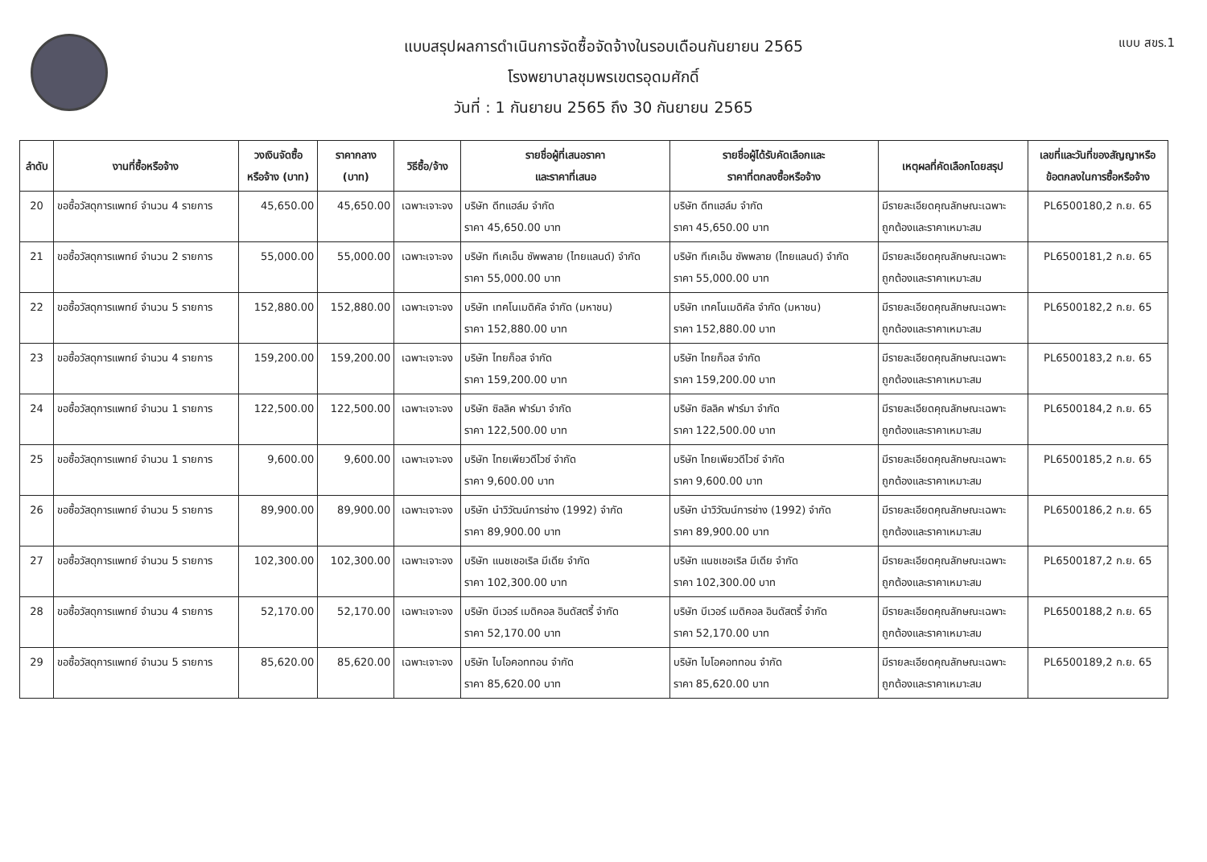แบบ สขร.1
แบบสรุปผลการดำเนินการจัดซื้อจัดจ้างในรอบเดือนกันยายน 2565
โรงพยาบาลชุมพรเขตรอุดมศักดิ์
วันที่ : 1 กันยายน 2565 ถึง 30 กันยายน 2565
| ลำดับ | งานที่ซื้อหรือจ้าง | วงเงินจัดซื้อ หรือจ้าง (บาท) | ราคากลาง (บาท) | วิธีซื้อ/จ้าง | รายชื่อผู้ที่เสนอราคา และราคาที่เสนอ | รายชื่อผู้ได้รับคัดเลือกและ ราคาที่ตกลงซื้อหรือจ้าง | เหตุผลที่คัดเลือกโดยสรุป | เลขที่และวันที่ของสัญญาหรือ ข้อตกลงในการซื้อหรือจ้าง |
| --- | --- | --- | --- | --- | --- | --- | --- | --- |
| 20 | ขอซื้อวัสดุการแพทย์ จำนวน 4 รายการ | 45,650.00 | 45,650.00 | เฉพาะเจาะจง | บริษัท ดีทแฮล์ม จำกัด ราคา 45,650.00 บาท | บริษัท ดีทแฮล์ม จำกัด ราคา 45,650.00 บาท | มีรายละเอียดคุณลักษณะเฉพาะ ถูกต้องและราคาเหมาะสม | PL6500180,2 ก.ย. 65 |
| 21 | ขอซื้อวัสดุการแพทย์ จำนวน 2 รายการ | 55,000.00 | 55,000.00 | เฉพาะเจาะจง | บริษัท ทีเคเอ็น ซัพพลาย (ไทยแลนด์) จำกัด ราคา 55,000.00 บาท | บริษัท ทีเคเอ็น ซัพพลาย (ไทยแลนด์) จำกัด ราคา 55,000.00 บาท | มีรายละเอียดคุณลักษณะเฉพาะ ถูกต้องและราคาเหมาะสม | PL6500181,2 ก.ย. 65 |
| 22 | ขอซื้อวัสดุการแพทย์ จำนวน 5 รายการ | 152,880.00 | 152,880.00 | เฉพาะเจาะจง | บริษัท เทคโนเมดิคัล จำกัด (มหาชน) ราคา 152,880.00 บาท | บริษัท เทคโนเมดิคัล จำกัด (มหาชน) ราคา 152,880.00 บาท | มีรายละเอียดคุณลักษณะเฉพาะ ถูกต้องและราคาเหมาะสม | PL6500182,2 ก.ย. 65 |
| 23 | ขอซื้อวัสดุการแพทย์ จำนวน 4 รายการ | 159,200.00 | 159,200.00 | เฉพาะเจาะจง | บริษัท ไทยก็อส จำกัด ราคา 159,200.00 บาท | บริษัท ไทยก็อส จำกัด ราคา 159,200.00 บาท | มีรายละเอียดคุณลักษณะเฉพาะ ถูกต้องและราคาเหมาะสม | PL6500183,2 ก.ย. 65 |
| 24 | ขอซื้อวัสดุการแพทย์ จำนวน 1 รายการ | 122,500.00 | 122,500.00 | เฉพาะเจาะจง | บริษัท ซิลลิค ฟาร์มา จำกัด ราคา 122,500.00 บาท | บริษัท ซิลลิค ฟาร์มา จำกัด ราคา 122,500.00 บาท | มีรายละเอียดคุณลักษณะเฉพาะ ถูกต้องและราคาเหมาะสม | PL6500184,2 ก.ย. 65 |
| 25 | ขอซื้อวัสดุการแพทย์ จำนวน 1 รายการ | 9,600.00 | 9,600.00 | เฉพาะเจาะจง | บริษัท ไทยเพียวดีไวซ์ จำกัด ราคา 9,600.00 บาท | บริษัท ไทยเพียวดีไวซ์ จำกัด ราคา 9,600.00 บาท | มีรายละเอียดคุณลักษณะเฉพาะ ถูกต้องและราคาเหมาะสม | PL6500185,2 ก.ย. 65 |
| 26 | ขอซื้อวัสดุการแพทย์ จำนวน 5 รายการ | 89,900.00 | 89,900.00 | เฉพาะเจาะจง | บริษัท นำวิวัฒน์การช่าง (1992) จำกัด ราคา 89,900.00 บาท | บริษัท นำวิวัฒน์การช่าง (1992) จำกัด ราคา 89,900.00 บาท | มีรายละเอียดคุณลักษณะเฉพาะ ถูกต้องและราคาเหมาะสม | PL6500186,2 ก.ย. 65 |
| 27 | ขอซื้อวัสดุการแพทย์ จำนวน 5 รายการ | 102,300.00 | 102,300.00 | เฉพาะเจาะจง | บริษัท แนชเชอเริล มีเดีย จำกัด ราคา 102,300.00 บาท | บริษัท แนชเชอเริล มีเดีย จำกัด ราคา 102,300.00 บาท | มีรายละเอียดคุณลักษณะเฉพาะ ถูกต้องและราคาเหมาะสม | PL6500187,2 ก.ย. 65 |
| 28 | ขอซื้อวัสดุการแพทย์ จำนวน 4 รายการ | 52,170.00 | 52,170.00 | เฉพาะเจาะจง | บริษัท บีเวอร์ เมดิคอล อินดัสตรี้ จำกัด ราคา 52,170.00 บาท | บริษัท บีเวอร์ เมดิคอล อินดัสตรี้ จำกัด ราคา 52,170.00 บาท | มีรายละเอียดคุณลักษณะเฉพาะ ถูกต้องและราคาเหมาะสม | PL6500188,2 ก.ย. 65 |
| 29 | ขอซื้อวัสดุการแพทย์ จำนวน 5 รายการ | 85,620.00 | 85,620.00 | เฉพาะเจาะจง | บริษัท ไบโอคอททอน จำกัด ราคา 85,620.00 บาท | บริษัท ไบโอคอททอน จำกัด ราคา 85,620.00 บาท | มีรายละเอียดคุณลักษณะเฉพาะ ถูกต้องและราคาเหมาะสม | PL6500189,2 ก.ย. 65 |